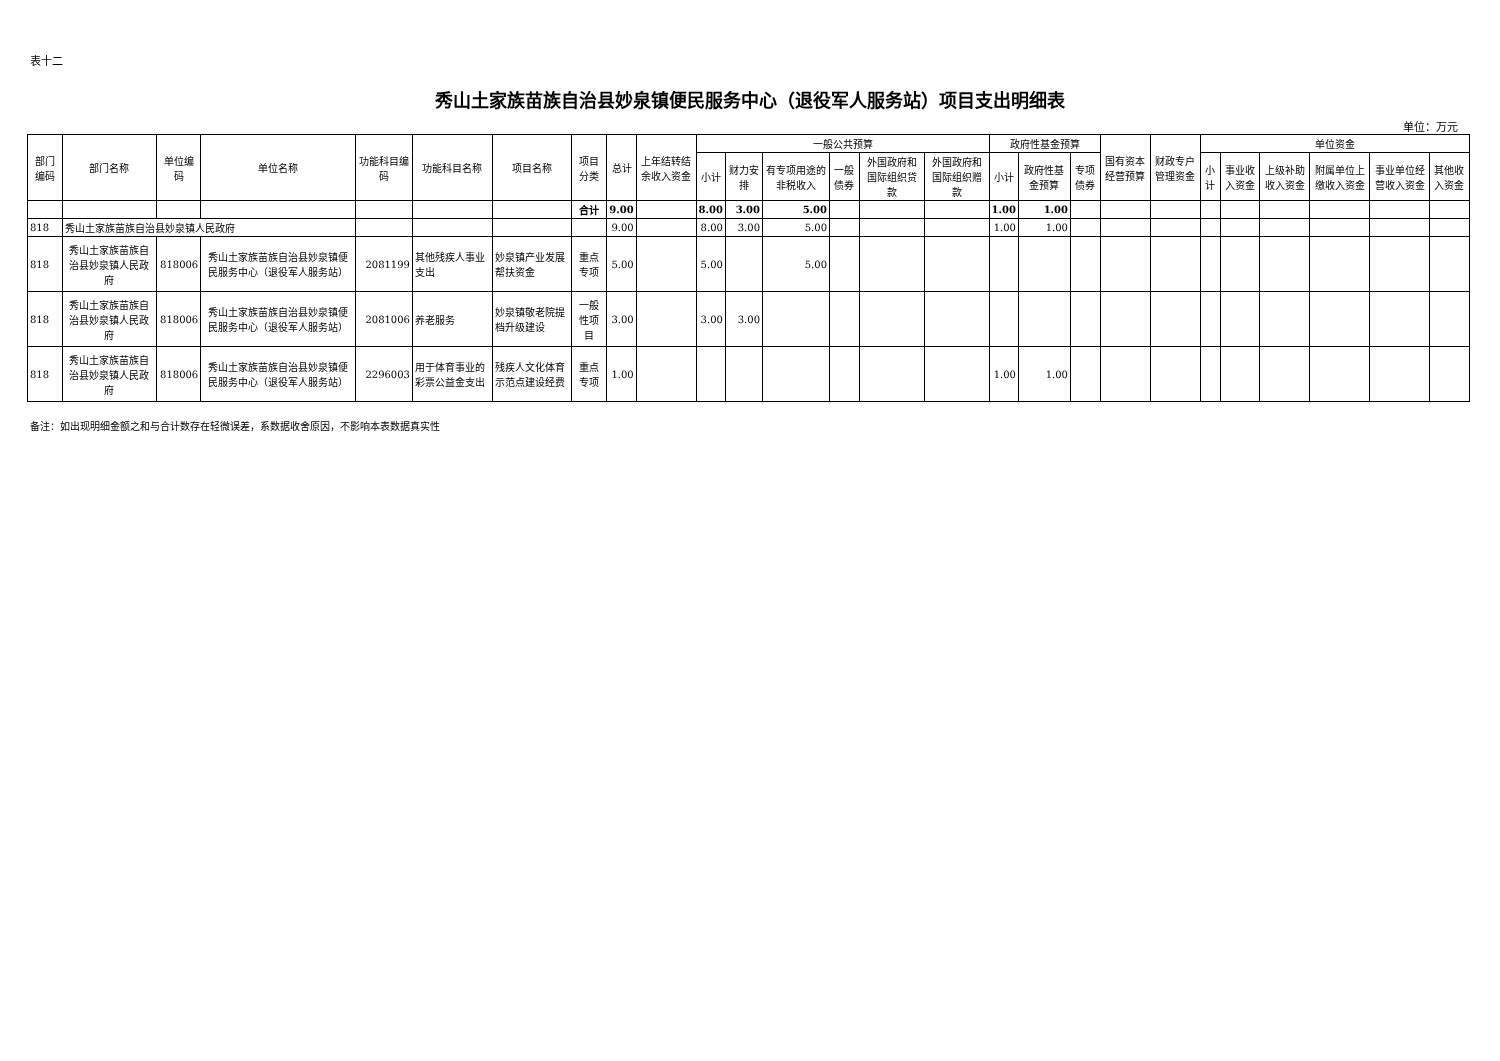表十二
秀山土家族苗族自治县妙泉镇便民服务中心（退役军人服务站）项目支出明细表
单位：万元
| 部门编码 | 部门名称 | 单位编码 | 单位名称 | 功能科目编码 | 功能科目名称 | 项目名称 | 项目分类 | 总计 | 上年结转结余收入资金 | 一般公共预算 | | | | | | 政府性基金预算 | | | 国有资本经营预算 | 财政专户管理资金 | 单位资金 | | | | | |
| --- | --- | --- | --- | --- | --- | --- | --- | --- | --- | --- | --- | --- | --- | --- | --- | --- | --- | --- | --- | --- | --- | --- | --- | --- | --- | --- |
| | | | | | | | | | | 小计 | 财力安排 | 有专项用途的非税收入 | 一般债券 | 外国政府和国际组织贷款 | 外国政府和国际组织赠款 | 小计 | 政府性基金预算 | 专项债券 | | | 小计 | 事业收入资金 | 上级补助收入资金 | 附属单位上缴收入资金 | 事业单位经营收入资金 | 其他收入资金 |
| | | | | | | | 合计 | 9.00 | | 8.00 | 3.00 | 5.00 | | | | 1.00 | 1.00 | | | | | | | | | |
| 818 | 秀山土家族苗族自治县妙泉镇人民政府 | | | | | | | 9.00 | | 8.00 | 3.00 | 5.00 | | | | 1.00 | 1.00 | | | | | | | | | |
| 818 | 秀山土家族苗族自治县妙泉镇人民政府 | 818006 | 秀山土家族苗族自治县妙泉镇便民服务中心（退役军人服务站） | 2081199 | 其他残疾人事业支出 | 妙泉镇产业发展帮扶资金 | 重点专项 | 5.00 | | 5.00 | | 5.00 | | | | | | | | | | | | | | |
| 818 | 秀山土家族苗族自治县妙泉镇人民政府 | 818006 | 秀山土家族苗族自治县妙泉镇便民服务中心（退役军人服务站） | 2081006 | 养老服务 | 妙泉镇敬老院提档升级建设 | 一般性项目 | 3.00 | | 3.00 | 3.00 | | | | | | | | | | | | | | | |
| 818 | 秀山土家族苗族自治县妙泉镇人民政府 | 818006 | 秀山土家族苗族自治县妙泉镇便民服务中心（退役军人服务站） | 2296003 | 用于体育事业的彩票公益金支出 | 残疾人文化体育示范点建设经费 | 重点专项 | 1.00 | | | | | | | | 1.00 | 1.00 | | | | | | | | | |
备注：如出现明细金额之和与合计数存在轻微误差，系数据收舍原因，不影响本表数据真实性